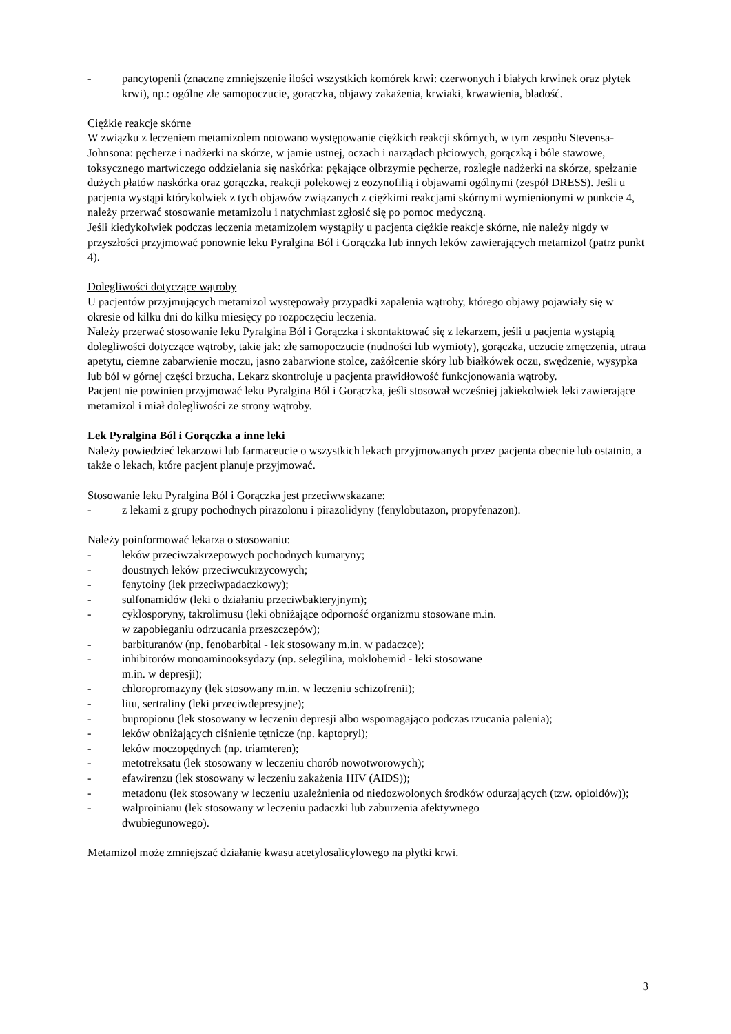- pancytopenii (znaczne zmniejszenie ilości wszystkich komórek krwi: czerwonych i białych krwinek oraz płytek krwi), np.: ogólne złe samopoczucie, gorączka, objawy zakażenia, krwiaki, krwawienia, bladość.
Ciężkie reakcje skórne
W związku z leczeniem metamizolem notowano występowanie ciężkich reakcji skórnych, w tym zespołu Stevensa-Johnsona: pęcherze i nadżerki na skórze, w jamie ustnej, oczach i narządach płciowych, gorączką i bóle stawowe, toksycznego martwiczego oddzielania się naskórka: pękające olbrzymie pęcherze, rozległe nadżerki na skórze, spełzanie dużych płatów naskórka oraz gorączka, reakcji polekowej z eozynofilią i objawami ogólnymi (zespół DRESS). Jeśli u pacjenta wystąpi którykolwiek z tych objawów związanych z ciężkimi reakcjami skórnymi wymienionymi w punkcie 4, należy przerwać stosowanie metamizolu i natychmiast zgłosić się po pomoc medyczną.
Jeśli kiedykolwiek podczas leczenia metamizolem wystąpiły u pacjenta ciężkie reakcje skórne, nie należy nigdy w przyszłości przyjmować ponownie leku Pyralgina Ból i Gorączka lub innych leków zawierających metamizol (patrz punkt 4).
Dolegliwości dotyczące wątroby
U pacjentów przyjmujących metamizol występowały przypadki zapalenia wątroby, którego objawy pojawiały się w okresie od kilku dni do kilku miesięcy po rozpoczęciu leczenia.
Należy przerwać stosowanie leku Pyralgina Ból i Gorączka i skontaktować się z lekarzem, jeśli u pacjenta wystąpią dolegliwości dotyczące wątroby, takie jak: złe samopoczucie (nudności lub wymioty), gorączka, uczucie zmęczenia, utrata apetytu, ciemne zabarwienie moczu, jasno zabarwione stolce, zażółcenie skóry lub białkówek oczu, swędzenie, wysypka lub ból w górnej części brzucha. Lekarz skontroluje u pacjenta prawidłowość funkcjonowania wątroby.
Pacjent nie powinien przyjmować leku Pyralgina Ból i Gorączka, jeśli stosował wcześniej jakiekolwiek leki zawierające metamizol i miał dolegliwości ze strony wątroby.
Lek Pyralgina Ból i Gorączka a inne leki
Należy powiedzieć lekarzowi lub farmaceucie o wszystkich lekach przyjmowanych przez pacjenta obecnie lub ostatnio, a także o lekach, które pacjent planuje przyjmować.
Stosowanie leku Pyralgina Ból i Gorączka jest przeciwwskazane:
- z lekami z grupy pochodnych pirazolonu i pirazolidyny (fenylobutazon, propyfenazon).
Należy poinformować lekarza o stosowaniu:
- leków przeciwzakrzepowych pochodnych kumaryny;
- doustnych leków przeciwcukrzycowych;
- fenytoiny (lek przeciwpadaczkowy);
- sulfonamidów (leki o działaniu przeciwbakteryjnym);
- cyklosporyny, takrolimusu (leki obniżające odporność organizmu stosowane m.in.
w zapobieganiu odrzucania przeszczepów);
- barbituranów (np. fenobarbital - lek stosowany m.in. w padaczce);
- inhibitorów monoaminooksydazy (np. selegilina, moklobemid - leki stosowane
m.in. w depresji);
- chloropromazyny (lek stosowany m.in. w leczeniu schizofrenii);
- litu, sertraliny (leki przeciwdepresyjne);
- bupropionu (lek stosowany w leczeniu depresji albo wspomagająco podczas rzucania palenia);
- leków obniżających ciśnienie tętnicze (np. kaptopryl);
- leków moczopędnych (np. triamteren);
- metotreksatu (lek stosowany w leczeniu chorób nowotworowych);
- efawirenzu (lek stosowany w leczeniu zakażenia HIV (AIDS));
- metadonu (lek stosowany w leczeniu uzależnienia od niedozwolonych środków odurzających (tzw. opioidów));
- walproinianu (lek stosowany w leczeniu padaczki lub zaburzenia afektywnego
dwubiegunowego).
Metamizol może zmniejszać działanie kwasu acetylosalicylowego na płytki krwi.
3